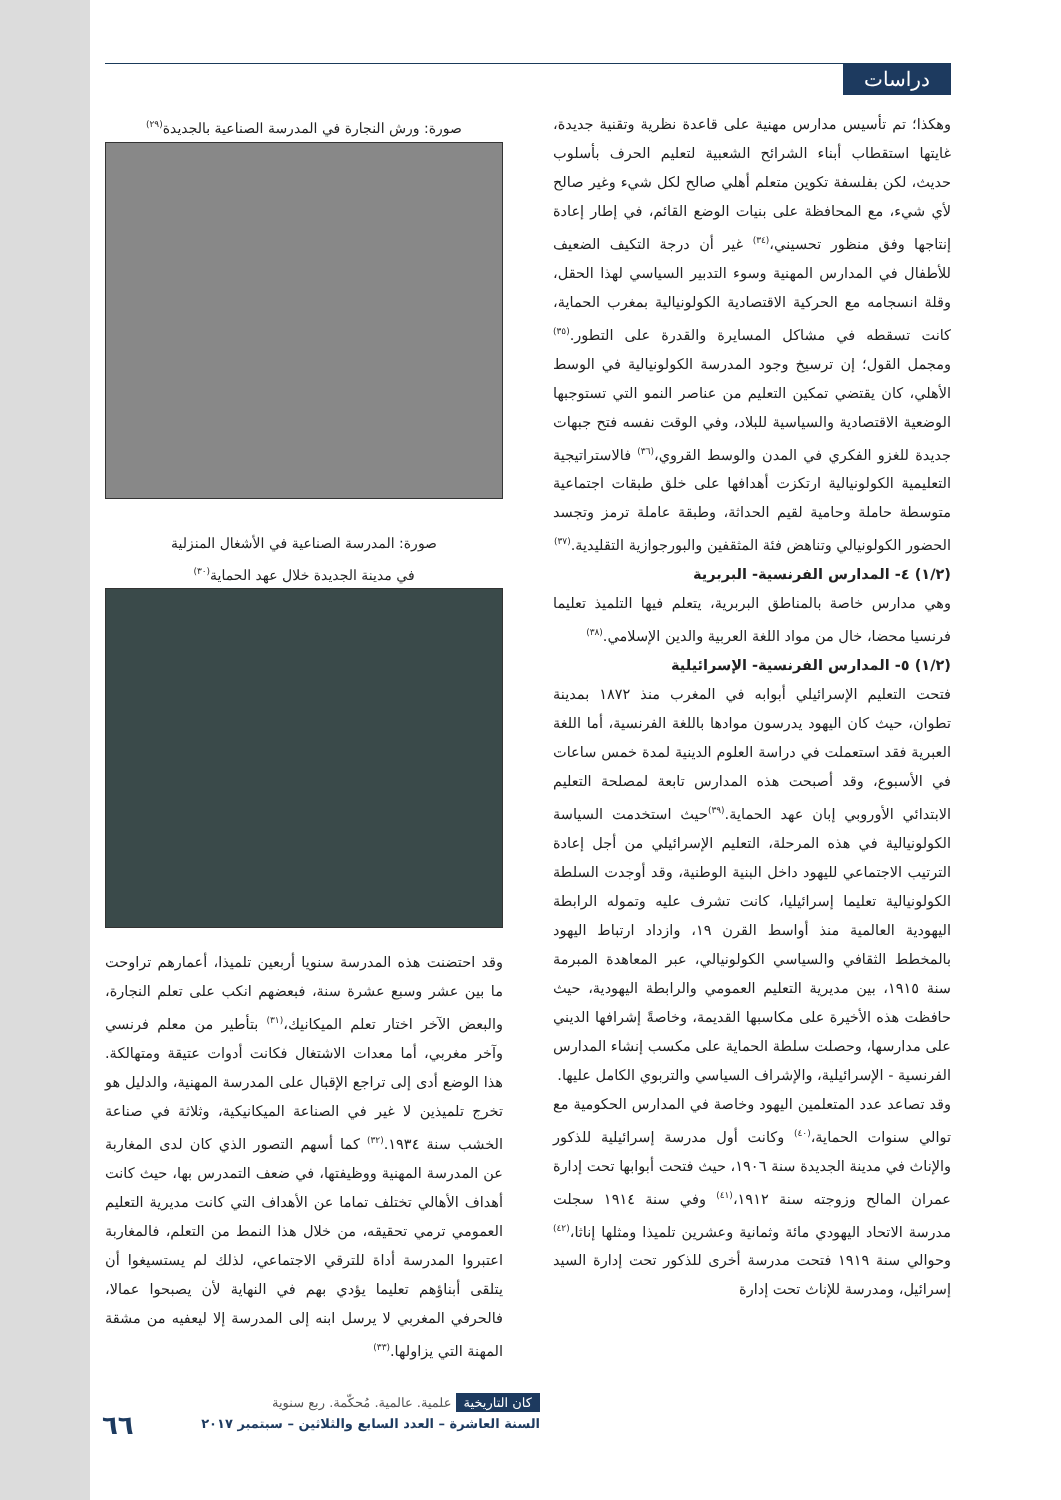دراسات
صورة: ورش النجارة في المدرسة الصناعية بالجديدة<sup>(٢٩)</sup>
صورة: المدرسة الصناعية في الأشغال المنزلية
في مدينة الجديدة خلال عهد الحماية<sup>(٣٠)</sup>
وقد احتضنت هذه المدرسة سنويا أربعين تلميذا، أعمارهم تراوحت ما بين عشر وسبع عشرة سنة، فبعضهم انكب على تعلم النجارة، والبعض الآخر اختار تعلم الميكانيك،<sup>(٣١)</sup> بتأطير من معلم فرنسي وآخر مغربي، أما معدات الاشتغال فكانت أدوات عتيقة ومتهالكة. هذا الوضع أدى إلى تراجع الإقبال على المدرسة المهنية، والدليل هو تخرج تلميذين لا غير في الصناعة الميكانيكية، وثلاثة في صناعة الخشب سنة ١٩٣٤.<sup>(٣٢)</sup> كما أسهم التصور الذي كان لدى المغاربة عن المدرسة المهنية ووظيفتها، في ضعف التمدرس بها، حيث كانت أهداف الأهالي تختلف تماما عن الأهداف التي كانت مديرية التعليم العمومي ترمي تحقيقه، من خلال هذا النمط من التعلم، فالمغاربة اعتبروا المدرسة أداة للترقي الاجتماعي، لذلك لم يستسيغوا أن يتلقى أبناؤهم تعليما يؤدي بهم في النهاية لأن يصبحوا عمالا، فالحرفي المغربي لا يرسل ابنه إلى المدرسة إلا ليعفيه من مشقة المهنة التي يزاولها.<sup>(٣٣)</sup>
وهكذا؛ تم تأسيس مدارس مهنية على قاعدة نظرية وتقنية جديدة، غايتها استقطاب أبناء الشرائح الشعبية لتعليم الحرف بأسلوب حديث، لكن بفلسفة تكوين متعلم أهلي صالح لكل شيء وغير صالح لأي شيء، مع المحافظة على بنيات الوضع القائم، في إطار إعادة إنتاجها وفق منظور تحسيني،<sup>(٣٤)</sup> غير أن درجة التكيف الضعيف للأطفال في المدارس المهنية وسوء التدبير السياسي لهذا الحقل، وقلة انسجامه مع الحركية الاقتصادية الكولونيالية بمغرب الحماية، كانت تسقطه في مشاكل المسايرة والقدرة على التطور.<sup>(٣٥)</sup> ومجمل القول؛ إن ترسيخ وجود المدرسة الكولونيالية في الوسط الأهلي، كان يقتضي تمكين التعليم من عناصر النمو التي تستوجبها الوضعية الاقتصادية والسياسية للبلاد، وفي الوقت نفسه فتح جبهات جديدة للغزو الفكري في المدن والوسط القروي،<sup>(٣٦)</sup> فالاستراتيجية التعليمية الكولونيالية ارتكزت أهدافها على خلق طبقات اجتماعية متوسطة حاملة وحامية لقيم الحداثة، وطبقة عاملة ترمز وتجسد الحضور الكولونيالي وتناهض فئة المثقفين والبورجوازية التقليدية.<sup>(٣٧)</sup>
(١/٢) ٤- المدارس الفرنسية- البربرية
وهي مدارس خاصة بالمناطق البربرية، يتعلم فيها التلميذ تعليما فرنسيا محضا، خال من مواد اللغة العربية والدين الإسلامي.<sup>(٣٨)</sup>
(١/٢) ٥- المدارس الفرنسية- الإسرائيلية
فتحت التعليم الإسرائيلي أبوابه في المغرب منذ ١٨٧٢ بمدينة تطوان، حيث كان اليهود يدرسون موادها باللغة الفرنسية، أما اللغة العبرية فقد استعملت في دراسة العلوم الدينية لمدة خمس ساعات في الأسبوع، وقد أصبحت هذه المدارس تابعة لمصلحة التعليم الابتدائي الأوروبي إبان عهد الحماية.<sup>(٣٩)</sup>حيث استخدمت السياسة الكولونيالية في هذه المرحلة، التعليم الإسرائيلي من أجل إعادة الترتيب الاجتماعي لليهود داخل البنية الوطنية، وقد أوجدت السلطة الكولونيالية تعليما إسرائيليا، كانت تشرف عليه وتموله الرابطة اليهودية العالمية منذ أواسط القرن ١٩، وازداد ارتباط اليهود بالمخطط الثقافي والسياسي الكولونيالي، عبر المعاهدة المبرمة سنة ١٩١٥، بين مديرية التعليم العمومي والرابطة اليهودية، حيث حافظت هذه الأخيرة على مكاسبها القديمة، وخاصةً إشرافها الديني على مدارسها، وحصلت سلطة الحماية على مكسب إنشاء المدارس الفرنسية - الإسرائيلية، والإشراف السياسي والتربوي الكامل عليها.
وقد تصاعد عدد المتعلمين اليهود وخاصة في المدارس الحكومية مع توالي سنوات الحماية،<sup>(٤٠)</sup> وكانت أول مدرسة إسرائيلية للذكور والإناث في مدينة الجديدة سنة ١٩٠٦، حيث فتحت أبوابها تحت إدارة عمران المالح وزوجته سنة ١٩١٢،<sup>(٤١)</sup> وفي سنة ١٩١٤ سجلت مدرسة الاتحاد اليهودي مائة وثمانية وعشرين تلميذا ومثلها إناثا،<sup>(٤٢)</sup> وحوالي سنة ١٩١٩ فتحت مدرسة أخرى للذكور تحت إدارة السيد إسرائيل، ومدرسة للإناث تحت إدارة
كان التاريخية علمية. عالمية. مُحكّمة. ربع سنوية
السنة العاشرة – العدد السابع والثلاثين – سبتمبر ٢٠١٧
٦٦